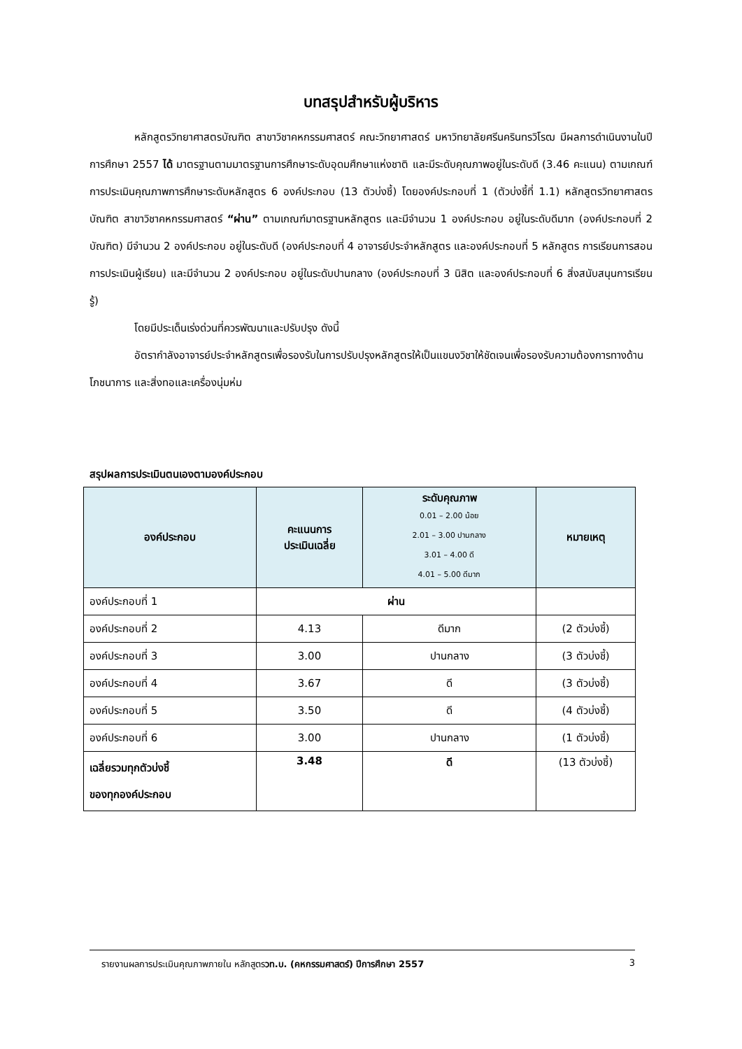บทสรุปสำหรับผู้บริหาร
หลักสูตรวิทยาศาสตรบัณฑิต สาขาวิชาคหกรรมศาสตร์ คณะวิทยาศาสตร์ มหาวิทยาลัยศรีนครินทรวิโรฒ มีผลการดำเนินงานในปีการศึกษา 2557 ได้ มาตรฐานตามมาตรฐานการศึกษาระดับอุดมศึกษาแห่งชาติ และมีระดับคุณภาพอยู่ในระดับดี (3.46 คะแนน) ตามเกณฑ์การประเมินคุณภาพการศึกษาระดับหลักสูตร 6 องค์ประกอบ (13 ตัวบ่งชี้) โดยองค์ประกอบที่ 1 (ตัวบ่งชี้ที่ 1.1) หลักสูตรวิทยาศาสตรบัณฑิต สาขาวิชาคหกรรมศาสตร์ “ผ่าน” ตามเกณฑ์มาตรฐานหลักสูตร และมีจำนวน 1 องค์ประกอบ อยู่ในระดับดีมาก (องค์ประกอบที่ 2 บัณฑิต) มีจำนวน 2 องค์ประกอบ อยู่ในระดับดี (องค์ประกอบที่ 4 อาจารย์ประจำหลักสูตร และองค์ประกอบที่ 5 หลักสูตร การเรียนการสอน การประเมินผู้เรียน) และมีจำนวน 2 องค์ประกอบ อยู่ในระดับปานกลาง (องค์ประกอบที่ 3 นิสิต และองค์ประกอบที่ 6 สิ่งสนับสนุนการเรียนรู้)
โดยมีประเด็นเร่งด่วนที่ควรพัฒนาและปรับปรุง ดังนี้
อัตรากำลังอาจารย์ประจำหลักสูตรเพื่อรองรับในการปรับปรุงหลักสูตรให้เป็นแขนงวิชาให้ชัดเจนเพื่อรองรับความต้องการทางด้านโภชนาการ และสิ่งทอและเครื่องนุ่มห่ม
สรุปผลการประเมินตนเองตามองค์ประกอบ
| องค์ประกอบ | คะแนนการ ประเมินเฉลี่ย | ระดับคุณภาพ 0.01 – 2.00 น้อย 2.01 – 3.00 ปานกลาง 3.01 – 4.00 ดี 4.01 – 5.00 ดีมาก | หมายเหตุ |
| --- | --- | --- | --- |
| องค์ประกอบที่ 1 | ผ่าน | | |
| องค์ประกอบที่ 2 | 4.13 | ดีมาก | (2 ตัวบ่งชี้) |
| องค์ประกอบที่ 3 | 3.00 | ปานกลาง | (3 ตัวบ่งชี้) |
| องค์ประกอบที่ 4 | 3.67 | ดี | (3 ตัวบ่งชี้) |
| องค์ประกอบที่ 5 | 3.50 | ดี | (4 ตัวบ่งชี้) |
| องค์ประกอบที่ 6 | 3.00 | ปานกลาง | (1 ตัวบ่งชี้) |
| เฉลี่ยรวมทุกตัวบ่งชี้ ของทุกองค์ประกอบ | 3.48 | ดี | (13 ตัวบ่งชี้) |
รายงานผลการประเมินคุณภาพภายใน หลักสูตรวท.บ. (คหกรรมศาสตร์) ปีการศึกษา 2557 3